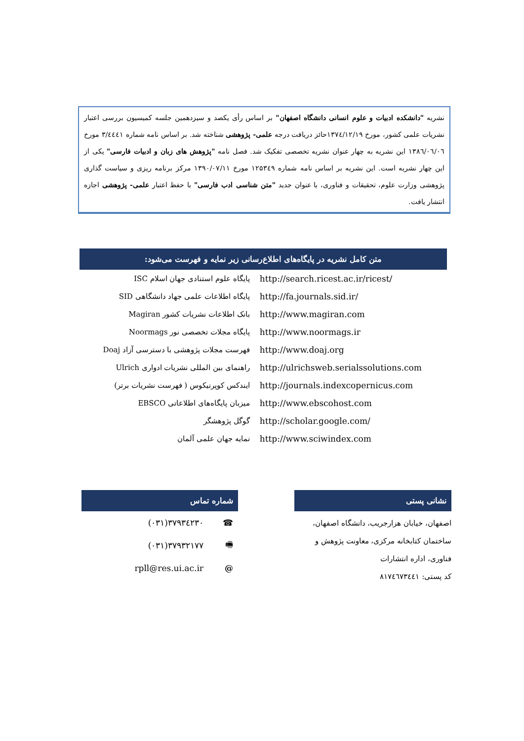نشریه "دانشکده ادبیات و علوم انسانی دانشگاه اصفهان" بر اساس رأی یکصد و سیزدهمین جلسه کمیسیون بررسی اعتبار نشریات علمی کشور، مورخ ۱۳۷٤/۱۲/۱۹حائز دریافت درجه علمی- پژوهشی شناخته شد. بر اساس نامه شماره ۳/٤٤٤۱ مورخ ۱۳۸٦/۰٦/۰٦ این نشریه به چهار عنوان نشریه تخصصی تفکیک شد. فصل نامه "پژوهش های زبان و ادبیات فارسی" یکی از این چهار نشریه است. این نشریه بر اساس نامه شماره ۱۲۵۳٤۹ مورخ ۱۳۹۰/۰۷/۱۱ مرکز برنامه ریزی و سیاست گذاری پژوهشی وزارت علوم، تحقیقات و فناوری، با عنوان جدید "متن شناسی ادب فارسی" با حفظ اعتبار علمی- پژوهشی اجازه انتشار یافت.
متن کامل نشریه در پایگاه‌های اطلاع‌رسانی زیر نمایه و فهرست می‌شود:
| پایگاه علوم استنادی جهان اسلام ISC | http://search.ricest.ac.ir/ricest/ |
| پایگاه اطلاعات علمی جهاد دانشگاهی SID | http://fa.journals.sid.ir/ |
| بانک اطلاعات نشریات کشور Magiran | http://www.magiran.com |
| پایگاه مجلات تخصصی نور Noormags | http://www.noormags.ir |
| فهرست مجلات پژوهشی با دسترسی آزاد Doaj | http://www.doaj.org |
| راهنمای بین المللی نشریات ادواری Ulrich | http://ulrichsweb.serialssolutions.com |
| ایندکس کوپرنیکوس ( فهرست نشریات برتر) | http://journals.indexcopernicus.com |
| میزبان پایگاه‌های اطلاعاتی EBSCO | http://www.ebscohost.com |
| گوگل پژوهشگر | http://scholar.google.com/ |
| نمایه جهان علمی آلمان | http://www.sciwindex.com |
نشانی پستی
اصفهان، خیابان هزارجریب، دانشگاه اصفهان،
ساختمان کتابخانه مرکزی، معاونت پژوهش و
فناوری، اداره انتشارات
کد پستی: ۸۱۷٤٦۷۳٤٤۱
شماره تماس
| (۰۳۱)۳۷۹۳٤۲۳۰ | ☎ |
| (۰۳۱)۳۷۹۳۲۱۷۷ | 🖷 |
| rpll@res.ui.ac.ir | @ |